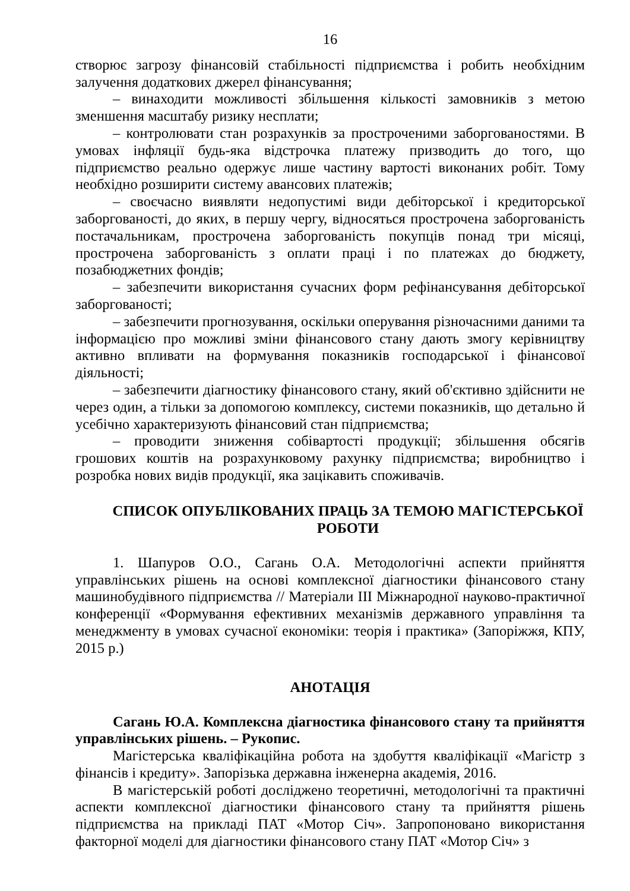16
створює загрозу фінансовій стабільності підприємства і робить необхідним залучення додаткових джерел фінансування;
– винаходити можливості збільшення кількості замовників з метою зменшення масштабу ризику несплати;
– контролювати стан розрахунків за простроченими заборгованостями. В умовах інфляції будь-яка відстрочка платежу призводить до того, що підприємство реально одержує лише частину вартості виконаних робіт. Тому необхідно розширити систему авансових платежів;
– своєчасно виявляти недопустимі види дебіторської і кредиторської заборгованості, до яких, в першу чергу, відносяться прострочена заборгованість постачальникам, прострочена заборгованість покупців понад три місяці, прострочена заборгованість з оплати праці і по платежах до бюджету, позабюджетних фондів;
– забезпечити використання сучасних форм рефінансування дебіторської заборгованості;
– забезпечити прогнозування, оскільки оперування різночасними даними та інформацією про можливі зміни фінансового стану дають змогу керівництву активно впливати на формування показників господарської і фінансової діяльності;
– забезпечити діагностику фінансового стану, який об'єктивно здійснити не через один, а тільки за допомогою комплексу, системи показників, що детально й усебічно характеризують фінансовий стан підприємства;
– проводити зниження собівартості продукції; збільшення обсягів грошових коштів на розрахунковому рахунку підприємства; виробництво і розробка нових видів продукції, яка зацікавить споживачів.
СПИСОК ОПУБЛІКОВАНИХ ПРАЦЬ ЗА ТЕМОЮ МАГІСТЕРСЬКОЇ РОБОТИ
1. Шапуров О.О., Сагань О.А. Методологічні аспекти прийняття управлінських рішень на основі комплексної діагностики фінансового стану машинобудівного підприємства // Матеріали ІІІ Міжнародної науково-практичної конференції «Формування ефективних механізмів державного управління та менеджменту в умовах сучасної економіки: теорія і практика» (Запоріжжя, КПУ, 2015 р.)
АНОТАЦІЯ
Сагань Ю.А. Комплексна діагностика фінансового стану та прийняття управлінських рішень. – Рукопис.
Магістерська кваліфікаційна робота на здобуття кваліфікації «Магістр з фінансів і кредиту». Запорізька державна інженерна академія, 2016.
В магістерській роботі досліджено теоретичні, методологічні та практичні аспекти комплексної діагностики фінансового стану та прийняття рішень підприємства на прикладі ПАТ «Мотор Січ». Запропоновано використання факторної моделі для діагностики фінансового стану ПАТ «Мотор Січ» з